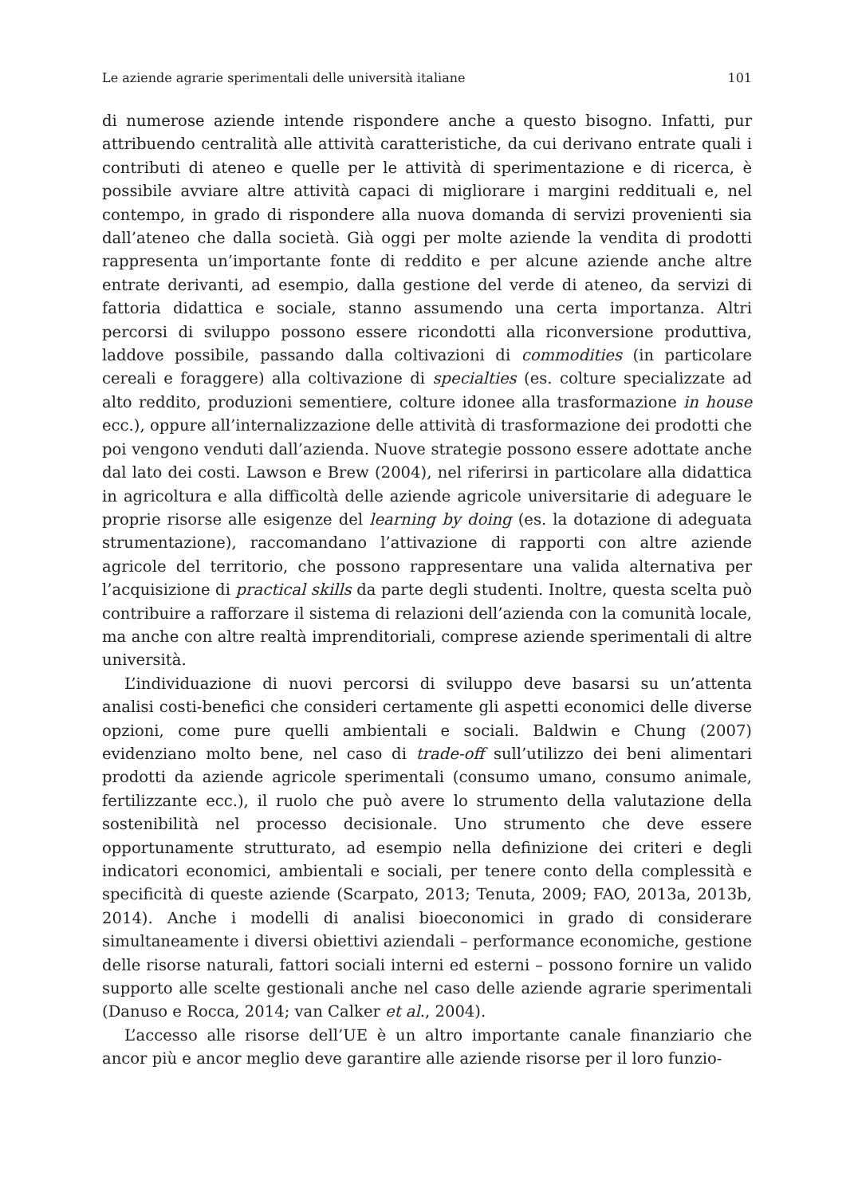Le aziende agrarie sperimentali delle università italiane 101
di numerose aziende intende rispondere anche a questo bisogno. Infatti, pur attribuendo centralità alle attività caratteristiche, da cui derivano entrate quali i contributi di ateneo e quelle per le attività di sperimentazione e di ricerca, è possibile avviare altre attività capaci di migliorare i margini reddituali e, nel contempo, in grado di rispondere alla nuova domanda di servizi provenienti sia dall’ateneo che dalla società. Già oggi per molte aziende la vendita di prodotti rappresenta un’importante fonte di reddito e per alcune aziende anche altre entrate derivanti, ad esempio, dalla gestione del verde di ateneo, da servizi di fattoria didattica e sociale, stanno assumendo una certa importanza. Altri percorsi di sviluppo possono essere ricondotti alla riconversione produttiva, laddove possibile, passando dalla coltivazioni di commodities (in particolare cereali e foraggere) alla coltivazione di specialties (es. colture specializzate ad alto reddito, produzioni sementiere, colture idonee alla trasformazione in house ecc.), oppure all’internalizzazione delle attività di trasformazione dei prodotti che poi vengono venduti dall’azienda. Nuove strategie possono essere adottate anche dal lato dei costi. Lawson e Brew (2004), nel riferirsi in particolare alla didattica in agricoltura e alla difficoltà delle aziende agricole universitarie di adeguare le proprie risorse alle esigenze del learning by doing (es. la dotazione di adeguata strumentazione), raccomandano l’attivazione di rapporti con altre aziende agricole del territorio, che possono rappresentare una valida alternativa per l’acquisizione di practical skills da parte degli studenti. Inoltre, questa scelta può contribuire a rafforzare il sistema di relazioni dell’azienda con la comunità locale, ma anche con altre realtà imprenditoriali, comprese aziende sperimentali di altre università.
L’individuazione di nuovi percorsi di sviluppo deve basarsi su un’attenta analisi costi-benefici che consideri certamente gli aspetti economici delle diverse opzioni, come pure quelli ambientali e sociali. Baldwin e Chung (2007) evidenziano molto bene, nel caso di trade-off sull’utilizzo dei beni alimentari prodotti da aziende agricole sperimentali (consumo umano, consumo animale, fertilizzante ecc.), il ruolo che può avere lo strumento della valutazione della sostenibilità nel processo decisionale. Uno strumento che deve essere opportunamente strutturato, ad esempio nella definizione dei criteri e degli indicatori economici, ambientali e sociali, per tenere conto della complessità e specificità di queste aziende (Scarpato, 2013; Tenuta, 2009; FAO, 2013a, 2013b, 2014). Anche i modelli di analisi bioeconomici in grado di considerare simultaneamente i diversi obiettivi aziendali – performance economiche, gestione delle risorse naturali, fattori sociali interni ed esterni – possono fornire un valido supporto alle scelte gestionali anche nel caso delle aziende agrarie sperimentali (Danuso e Rocca, 2014; van Calker et al., 2004).
L’accesso alle risorse dell’UE è un altro importante canale finanziario che ancor più e ancor meglio deve garantire alle aziende risorse per il loro funzio-